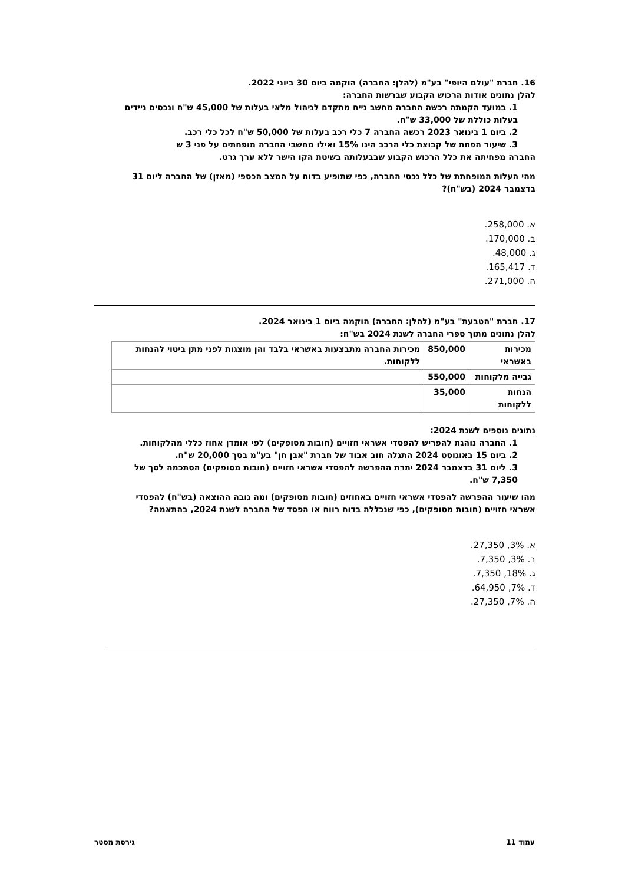16. חברת "עולם היופי" בע"מ (להלן: החברה) הוקמה ביום 30 ביוני 2022.
להלן נתונים אודות הרכוש הקבוע שברשות החברה:
1. במועד הקמתה רכשה החברה מחשב נייח מתקדם לניהול מלאי בעלות של 45,000 ש"ח ונכסים ניידים בעלות כוללת של 33,000 ש"ח.
2. ביום 1 בינואר 2023 רכשה החברה 7 כלי רכב בעלות של 50,000 ש"ח לכל כלי רכב.
3. שיעור הפחת של קבוצת כלי הרכב הינו 15% ואילו מחשבי החברה מופחתים על פני 3 ש
החברה מפחיתה את כלל הרכוש הקבוע שבבעלותה בשיטת הקו הישר ללא ערך גרט.
מהי העלות המופחתת של כלל נכסי החברה, כפי שתופיע בדוח על המצב הכספי (מאזן) של החברה ליום 31 בדצמבר 2024 (בש"ח)?
א. 258,000.
ב. 170,000.
ג. 48,000.
ד. 165,417.
ה. 271,000.
17. חברת "הטבעת" בע"מ (להלן: החברה) הוקמה ביום 1 בינואר 2024.
להלן נתונים מתוך ספרי החברה לשנת 2024 בש"ח:
| מכירות באשראי | 850,000 | מכירות החברה מתבצעות באשראי בלבד והן מוצגות לפני מתן ביטוי להנחות ללקוחות. |
| גבייה מלקוחות | 550,000 | |
| הנחות ללקוחות | 35,000 | |
נתונים נוספים לשנת 2024:
1. החברה נוהגת להפריש להפסדי אשראי חזויים (חובות מסופקים) לפי אומדן אחוז כללי מהלקוחות.
2. ביום 15 באוגוסט 2024 התגלה חוב אבוד של חברת "אבן חן" בע"מ בסך 20,000 ש"ח.
3. ליום 31 בדצמבר 2024 יתרת ההפרשה להפסדי אשראי חזויים (חובות מסופקים) הסתכמה לסך של 7,350 ש"ח.
מהו שיעור ההפרשה להפסדי אשראי חזויים באחוזים (חובות מסופקים) ומה גובה ההוצאה (בש"ח) להפסדי אשראי חזויים (חובות מסופקים), כפי שנכללה בדוח רווח או הפסד של החברה לשנת 2024, בהתאמה?
א. 3%, 27,350.
ב. 3%, 7,350.
ג. 18%, 7,350.
ד. 7%, 64,950.
ה. 7%, 27,350.
עמוד 11 גירסת מסטר